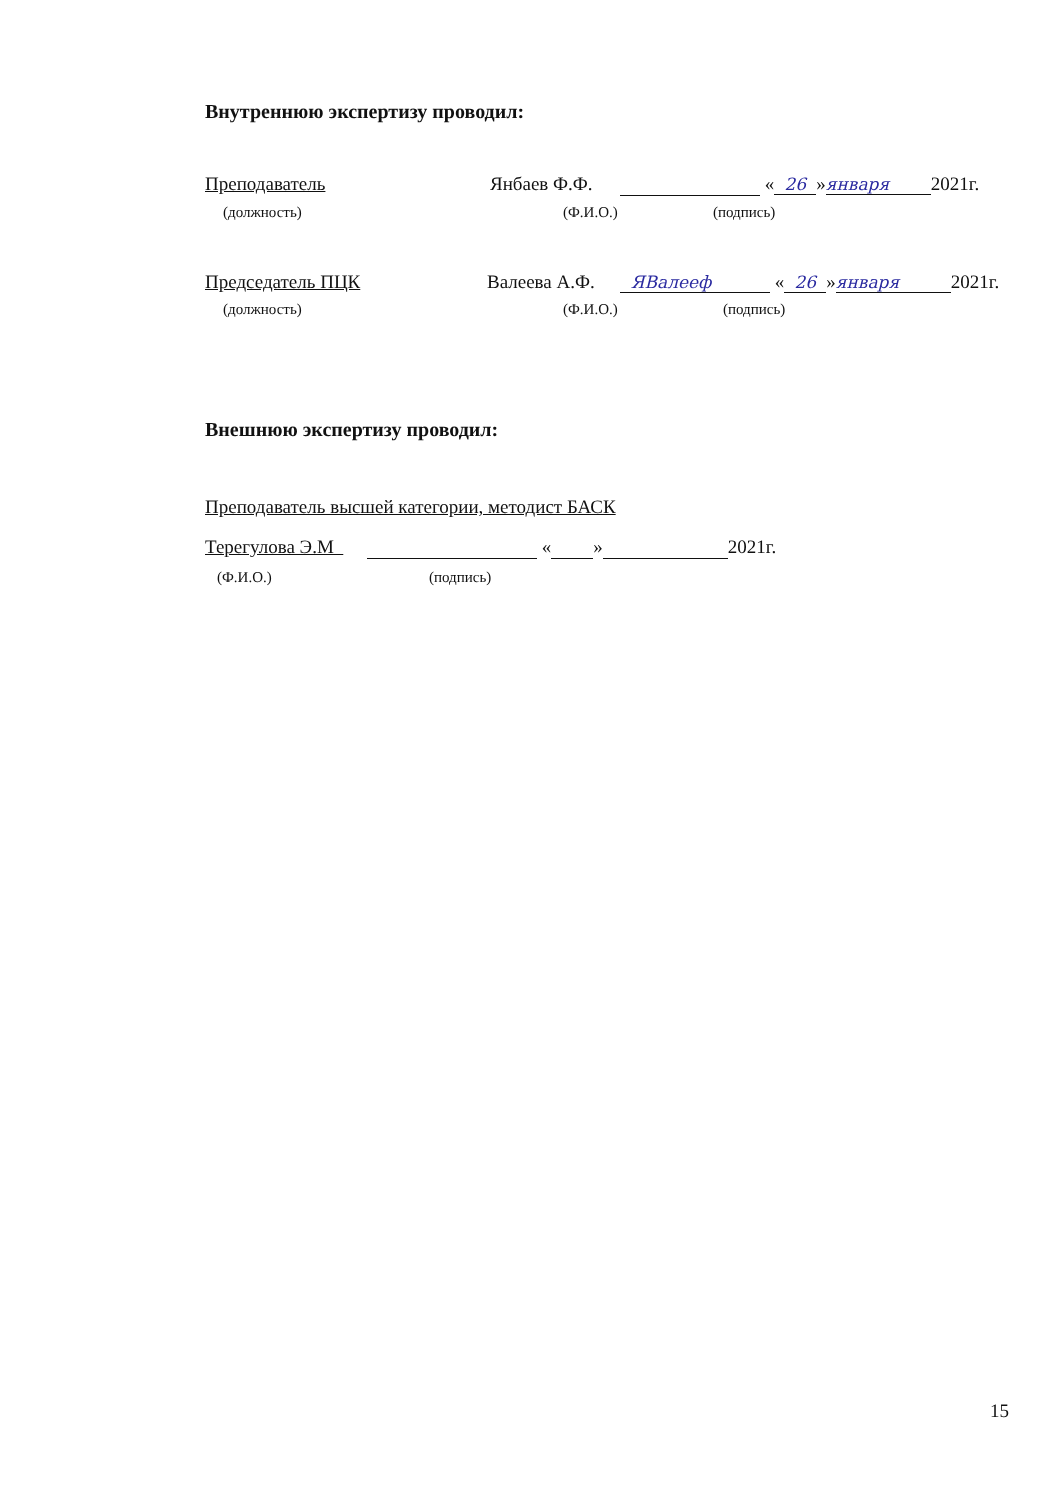Внутреннюю экспертизу проводил:
Преподаватель Янбаев Ф.Ф. « 26 » января 2021г.
(должность) (Ф.И.О.) (подпись)
Председатель ПЦК Валеева А.Ф. ЯВалееф « 26 » января 2021г.
(должность) (Ф.И.О.) (подпись)
Внешнюю экспертизу проводил:
Преподаватель высшей категории, методист БАСК
Терегулова Э.М « » 2021г.
(Ф.И.О.) (подпись)
15